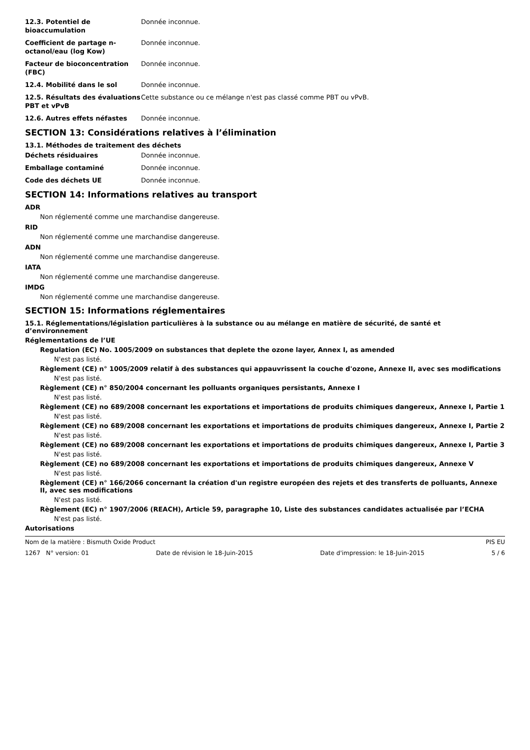12.3. Potentiel de bioaccumulation
Donnée inconnue.
Coefficient de partage n-octanol/eau (log Kow)
Donnée inconnue.
Facteur de bioconcentration (FBC)
Donnée inconnue.
12.4. Mobilité dans le sol Donnée inconnue.
12.5. Résultats des évaluations PBT et vPvB
Cette substance ou ce mélange n'est pas classé comme PBT ou vPvB.
12.6. Autres effets néfastes Donnée inconnue.
SECTION 13: Considérations relatives à l’élimination
13.1. Méthodes de traitement des déchets
Déchets résiduaires Donnée inconnue.
Emballage contaminé Donnée inconnue.
Code des déchets UE Donnée inconnue.
SECTION 14: Informations relatives au transport
ADR
Non réglementé comme une marchandise dangereuse.
RID
Non réglementé comme une marchandise dangereuse.
ADN
Non réglementé comme une marchandise dangereuse.
IATA
Non réglementé comme une marchandise dangereuse.
IMDG
Non réglementé comme une marchandise dangereuse.
SECTION 15: Informations réglementaires
15.1. Réglementations/législation particulières à la substance ou au mélange en matière de sécurité, de santé et d’environnement
Réglementations de l’UE
Regulation (EC) No. 1005/2009 on substances that deplete the ozone layer, Annex I, as amended
N'est pas listé.
Règlement (CE) n° 1005/2009 relatif à des substances qui appauvrissent la couche d'ozone, Annexe II, avec ses modifications
N'est pas listé.
Règlement (CE) n° 850/2004 concernant les polluants organiques persistants, Annexe I
N'est pas listé.
Règlement (CE) no 689/2008 concernant les exportations et importations de produits chimiques dangereux, Annexe I, Partie 1
N'est pas listé.
Règlement (CE) no 689/2008 concernant les exportations et importations de produits chimiques dangereux, Annexe I, Partie 2
N'est pas listé.
Règlement (CE) no 689/2008 concernant les exportations et importations de produits chimiques dangereux, Annexe I, Partie 3
N'est pas listé.
Règlement (CE) no 689/2008 concernant les exportations et importations de produits chimiques dangereux, Annexe V
N'est pas listé.
Règlement (CE) n° 166/2066 concernant la création d'un registre européen des rejets et des transferts de polluants, Annexe II, avec ses modifications
N'est pas listé.
Règlement (EC) n° 1907/2006 (REACH), Article 59, paragraphe 10, Liste des substances candidates actualisée par l’ECHA
N'est pas listé.
Autorisations
Nom de la matière : Bismuth Oxide Product PIS EU
1267 N° version: 01 Date de révision le 18-Juin-2015 Date d'impression: le 18-Juin-2015 5 / 6